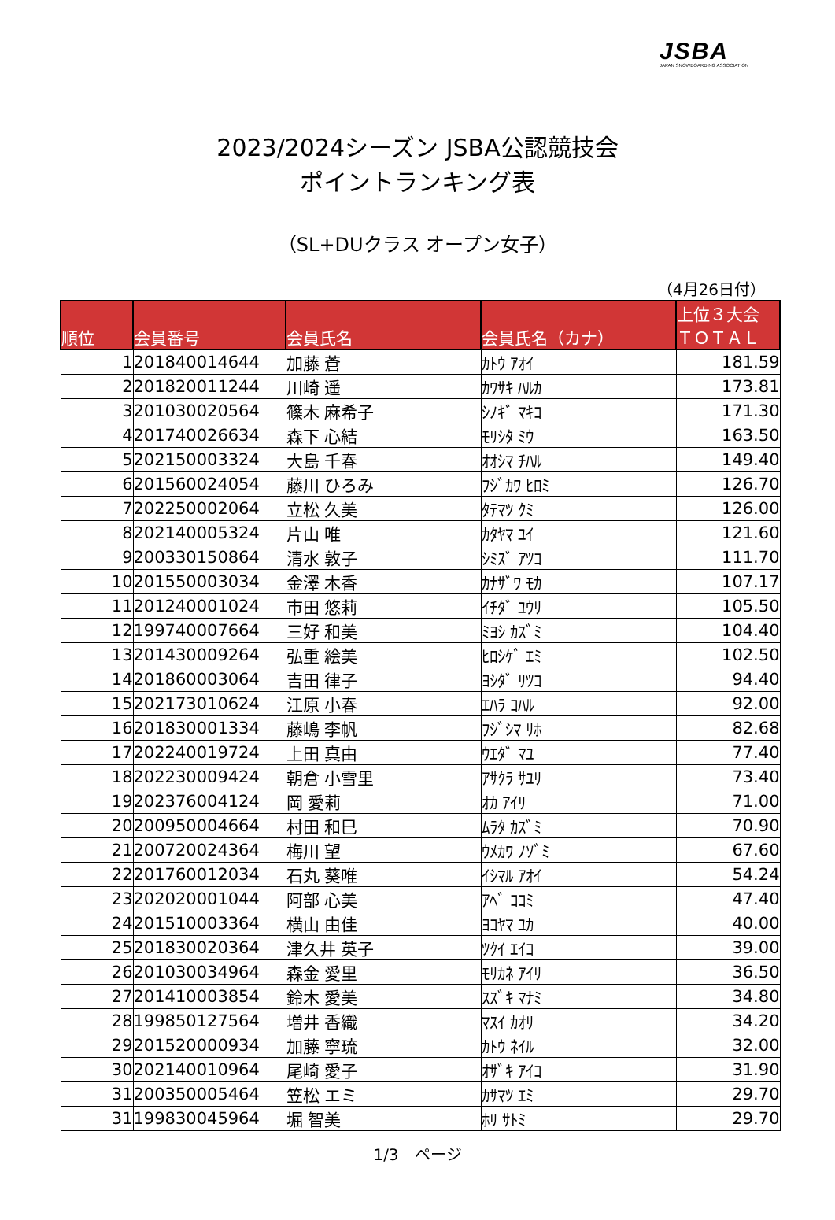JSBA
JAPAN SNOWBOARDING ASSOCIATION
2023/2024シーズン JSBA公認競技会
ポイントランキング表
（SL+DUクラス オープン女子）
（4月26日付）
| 順位 | 会員番号 | 会員氏名 | 会員氏名（カナ） | 上位３大会 ＴＯＴＡＬ |
| --- | --- | --- | --- | --- |
| 1 | 201840014644 | 加藤 蒼 | ｶﾄｳ ｱｵｲ | 181.59 |
| 2 | 201820011244 | 川崎 遥 | ｶﾜｻｷ ﾊﾙｶ | 173.81 |
| 3 | 201030020564 | 篠木 麻希子 | ｼﾉｷﾞ ﾏｷｺ | 171.30 |
| 4 | 201740026634 | 森下 心結 | ﾓﾘｼﾀ ﾐｳ | 163.50 |
| 5 | 202150003324 | 大島 千春 | ｵｵｼﾏ ﾁﾊﾙ | 149.40 |
| 6 | 201560024054 | 藤川 ひろみ | ﾌｼﾞｶﾜ ﾋﾛﾐ | 126.70 |
| 7 | 202250002064 | 立松 久美 | ﾀﾃﾏﾂ ｸﾐ | 126.00 |
| 8 | 202140005324 | 片山 唯 | ｶﾀﾔﾏ ﾕｲ | 121.60 |
| 9 | 200330150864 | 清水 敦子 | ｼﾐｽﾞ ｱﾂｺ | 111.70 |
| 10 | 201550003034 | 金澤 木香 | ｶﾅｻﾞﾜ ﾓｶ | 107.17 |
| 11 | 201240001024 | 市田 悠莉 | ｲﾁﾀﾞ ﾕｳﾘ | 105.50 |
| 12 | 199740007664 | 三好 和美 | ﾐﾖｼ ｶｽﾞﾐ | 104.40 |
| 13 | 201430009264 | 弘重 絵美 | ﾋﾛｼｹﾞ ｴﾐ | 102.50 |
| 14 | 201860003064 | 吉田 律子 | ﾖｼﾀﾞ ﾘﾂｺ | 94.40 |
| 15 | 202173010624 | 江原 小春 | ｴﾊﾗ ｺﾊﾙ | 92.00 |
| 16 | 201830001334 | 藤嶋 李帆 | ﾌｼﾞｼﾏ ﾘﾎ | 82.68 |
| 17 | 202240019724 | 上田 真由 | ｳｴﾀﾞ ﾏﾕ | 77.40 |
| 18 | 202230009424 | 朝倉 小雪里 | ｱｻｸﾗ ｻﾕﾘ | 73.40 |
| 19 | 202376004124 | 岡 愛莉 | ｵｶ ｱｲﾘ | 71.00 |
| 20 | 200950004664 | 村田 和巳 | ﾑﾗﾀ ｶｽﾞﾐ | 70.90 |
| 21 | 200720024364 | 梅川 望 | ｳﾒｶﾜ ﾉｿﾞﾐ | 67.60 |
| 22 | 201760012034 | 石丸 葵唯 | ｲｼﾏﾙ ｱｵｲ | 54.24 |
| 23 | 202020001044 | 阿部 心美 | ｱﾍﾞ ｺｺﾐ | 47.40 |
| 24 | 201510003364 | 横山 由佳 | ﾖｺﾔﾏ ﾕｶ | 40.00 |
| 25 | 201830020364 | 津久井 英子 | ﾂｸｲ ｴｲｺ | 39.00 |
| 26 | 201030034964 | 森金 愛里 | ﾓﾘｶﾈ ｱｲﾘ | 36.50 |
| 27 | 201410003854 | 鈴木 愛美 | ｽｽﾞｷ ﾏﾅﾐ | 34.80 |
| 28 | 199850127564 | 増井 香織 | ﾏｽｲ ｶｵﾘ | 34.20 |
| 29 | 201520000934 | 加藤 寧琉 | ｶﾄｳ ﾈｲﾙ | 32.00 |
| 30 | 202140010964 | 尾崎 愛子 | ｵｻﾞｷ ｱｲｺ | 31.90 |
| 31 | 200350005464 | 笠松 エミ | ｶｻﾏﾂ ｴﾐ | 29.70 |
| 31 | 199830045964 | 堀 智美 | ﾎﾘ ｻﾄﾐ | 29.70 |
1/3　ページ